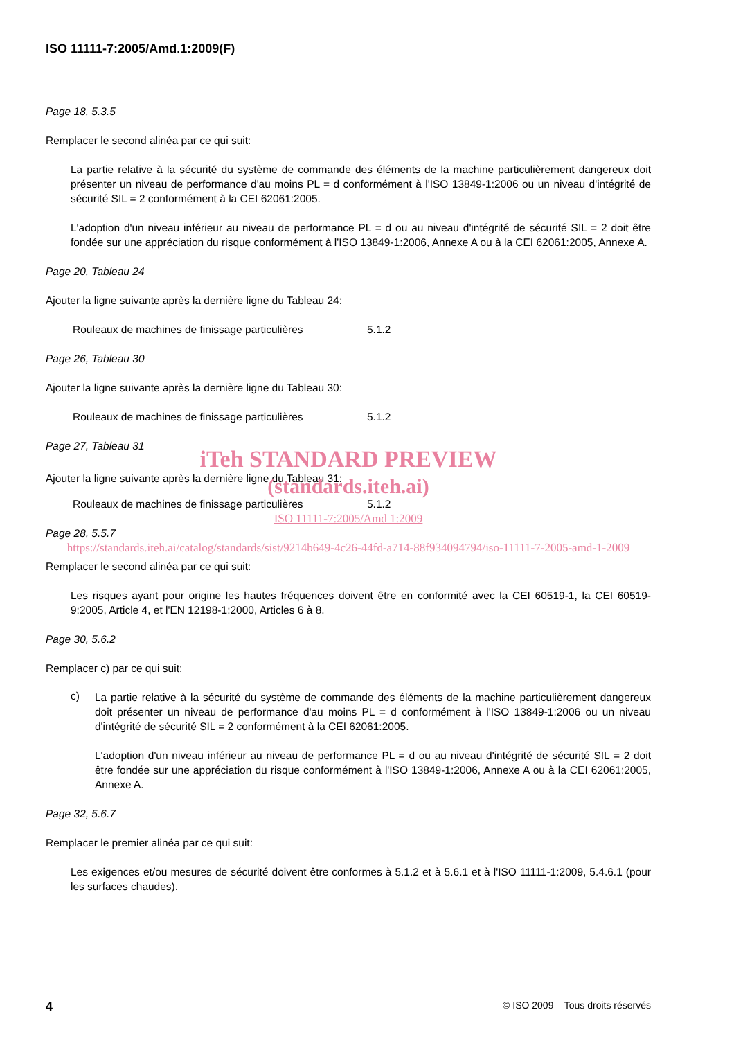ISO 11111-7:2005/Amd.1:2009(F)
Page 18, 5.3.5
Remplacer le second alinéa par ce qui suit:
La partie relative à la sécurité du système de commande des éléments de la machine particulièrement dangereux doit présenter un niveau de performance d'au moins PL = d conformément à l'ISO 13849-1:2006 ou un niveau d'intégrité de sécurité SIL = 2 conformément à la CEI 62061:2005.
L'adoption d'un niveau inférieur au niveau de performance PL = d ou au niveau d'intégrité de sécurité SIL = 2 doit être fondée sur une appréciation du risque conformément à l'ISO 13849-1:2006, Annexe A ou à la CEI 62061:2005, Annexe A.
Page 20, Tableau 24
Ajouter la ligne suivante après la dernière ligne du Tableau 24:
Rouleaux de machines de finissage particulières 5.1.2
Page 26, Tableau 30
Ajouter la ligne suivante après la dernière ligne du Tableau 30:
Rouleaux de machines de finissage particulières 5.1.2
Page 27, Tableau 31
iTeh STANDARD PREVIEW
Ajouter la ligne suivante après la dernière ligne du Tableau 31:
(standards.iteh.ai)
Rouleaux de machines de finissage particulières 5.1.2
ISO 11111-7:2005/Amd 1:2009
Page 28, 5.5.7
https://standards.iteh.ai/catalog/standards/sist/9214b649-4c26-44fd-a714-88f934094794/iso-11111-7-2005-amd-1-2009
Remplacer le second alinéa par ce qui suit:
Les risques ayant pour origine les hautes fréquences doivent être en conformité avec la CEI 60519-1, la CEI 60519-9:2005, Article 4, et l'EN 12198-1:2000, Articles 6 à 8.
Page 30, 5.6.2
Remplacer c) par ce qui suit:
c)
La partie relative à la sécurité du système de commande des éléments de la machine particulièrement dangereux doit présenter un niveau de performance d'au moins PL = d conformément à l'ISO 13849-1:2006 ou un niveau d'intégrité de sécurité SIL = 2 conformément à la CEI 62061:2005.
L'adoption d'un niveau inférieur au niveau de performance PL = d ou au niveau d'intégrité de sécurité SIL = 2 doit être fondée sur une appréciation du risque conformément à l'ISO 13849-1:2006, Annexe A ou à la CEI 62061:2005, Annexe A.
Page 32, 5.6.7
Remplacer le premier alinéa par ce qui suit:
Les exigences et/ou mesures de sécurité doivent être conformes à 5.1.2 et à 5.6.1 et à l'ISO 11111-1:2009, 5.4.6.1 (pour les surfaces chaudes).
4 © ISO 2009 – Tous droits réservés